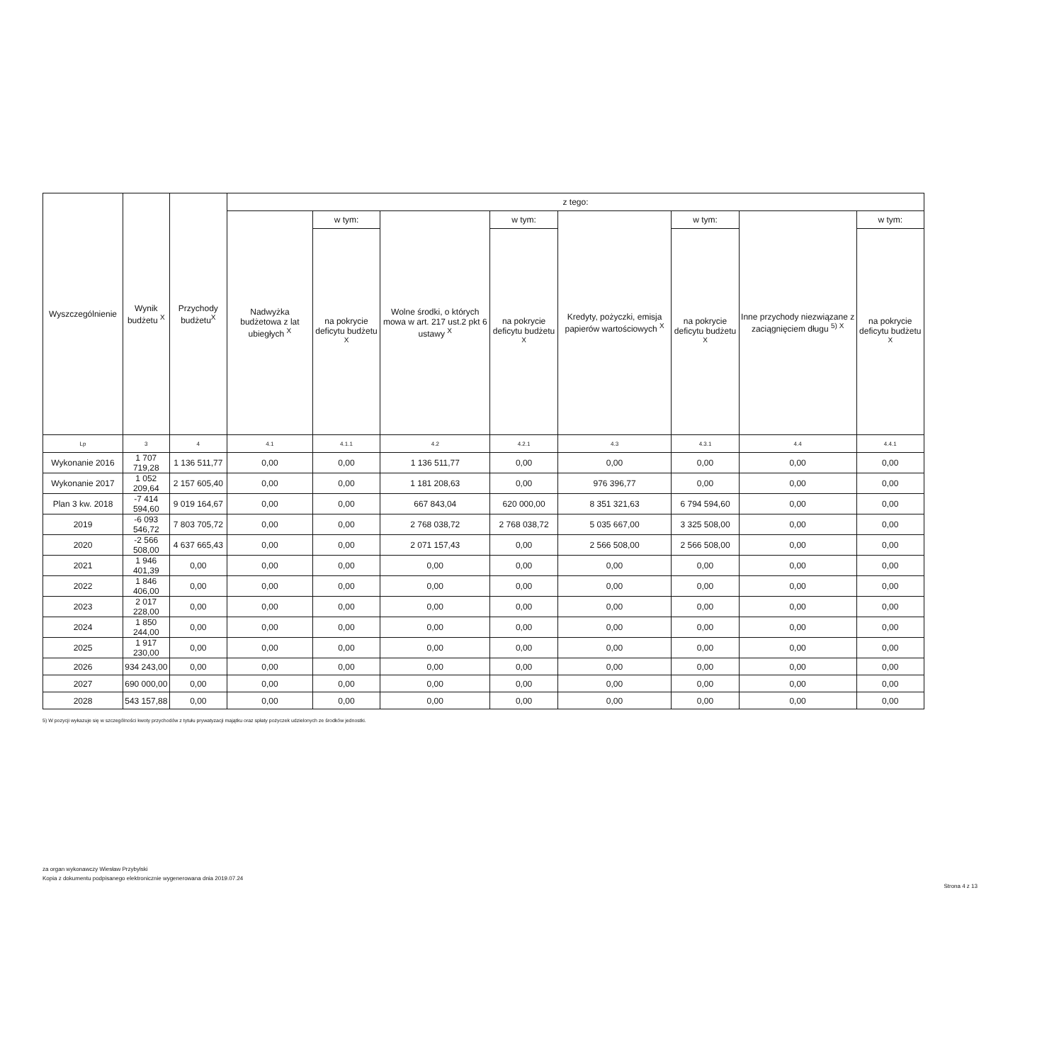| Wyszczególnienie | Wynik budżetu <sup>X</sup> | Przychody budżetu<sup>X</sup> | z tego: | | | | | | | |
| --- | --- | --- | --- | --- | --- | --- | --- | --- | --- | --- |
| | | | Nadwyżka budżetowa z lat ubiegłych <sup>X</sup> | w tym: | Wolne środki, o których mowa w art. 217 ust.2 pkt 6 ustawy <sup>X</sup> | w tym: | Kredyty, pożyczki, emisja papierów wartościowych <sup>X</sup> | w tym: | Inne przychody niezwiązane z zaciągnięciem długu <sup>5) X</sup> | w tym: |
| | | | | na pokrycie deficytu budżetu <sup>X</sup> | | na pokrycie deficytu budżetu <sup>X</sup> | | na pokrycie deficytu budżetu <sup>X</sup> | | na pokrycie deficytu budżetu <sup>X</sup> |
| Lp | 3 | 4 | 4.1 | 4.1.1 | 4.2 | 4.2.1 | 4.3 | 4.3.1 | 4.4 | 4.4.1 |
| Wykonanie 2016 | 1 707 719,28 | 1 136 511,77 | 0,00 | 0,00 | 1 136 511,77 | 0,00 | 0,00 | 0,00 | 0,00 | 0,00 |
| Wykonanie 2017 | 1 052 209,64 | 2 157 605,40 | 0,00 | 0,00 | 1 181 208,63 | 0,00 | 976 396,77 | 0,00 | 0,00 | 0,00 |
| Plan 3 kw. 2018 | -7 414 594,60 | 9 019 164,67 | 0,00 | 0,00 | 667 843,04 | 620 000,00 | 8 351 321,63 | 6 794 594,60 | 0,00 | 0,00 |
| 2019 | -6 093 546,72 | 7 803 705,72 | 0,00 | 0,00 | 2 768 038,72 | 2 768 038,72 | 5 035 667,00 | 3 325 508,00 | 0,00 | 0,00 |
| 2020 | -2 566 508,00 | 4 637 665,43 | 0,00 | 0,00 | 2 071 157,43 | 0,00 | 2 566 508,00 | 2 566 508,00 | 0,00 | 0,00 |
| 2021 | 1 946 401,39 | 0,00 | 0,00 | 0,00 | 0,00 | 0,00 | 0,00 | 0,00 | 0,00 | 0,00 |
| 2022 | 1 846 406,00 | 0,00 | 0,00 | 0,00 | 0,00 | 0,00 | 0,00 | 0,00 | 0,00 | 0,00 |
| 2023 | 2 017 228,00 | 0,00 | 0,00 | 0,00 | 0,00 | 0,00 | 0,00 | 0,00 | 0,00 | 0,00 |
| 2024 | 1 850 244,00 | 0,00 | 0,00 | 0,00 | 0,00 | 0,00 | 0,00 | 0,00 | 0,00 | 0,00 |
| 2025 | 1 917 230,00 | 0,00 | 0,00 | 0,00 | 0,00 | 0,00 | 0,00 | 0,00 | 0,00 | 0,00 |
| 2026 | 934 243,00 | 0,00 | 0,00 | 0,00 | 0,00 | 0,00 | 0,00 | 0,00 | 0,00 | 0,00 |
| 2027 | 690 000,00 | 0,00 | 0,00 | 0,00 | 0,00 | 0,00 | 0,00 | 0,00 | 0,00 | 0,00 |
| 2028 | 543 157,88 | 0,00 | 0,00 | 0,00 | 0,00 | 0,00 | 0,00 | 0,00 | 0,00 | 0,00 |
5) W pozycji wykazuje się w szczególności kwoty przychodów z tytułu prywatyzacji majątku oraz spłaty pożyczek udzielonych ze środków jednostki.
za organ wykonawczy Wiesław Przybylski
Kopia z dokumentu podpisanego elektronicznie wygenerowana dnia 2019.07.24
Strona 4 z 13